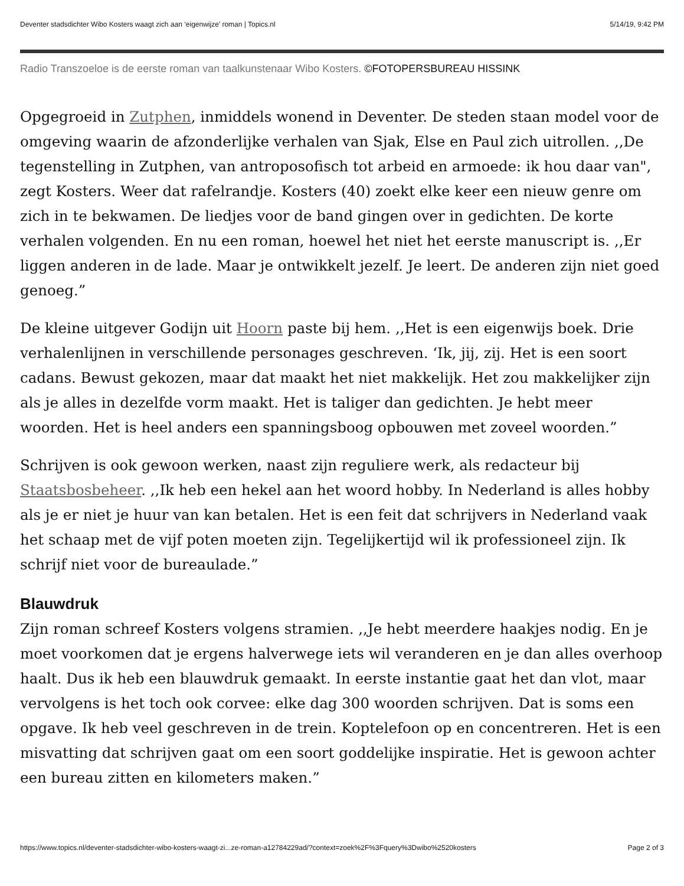Deventer stadsdichter Wibo Kosters waagt zich aan ‘eigenwijze’ roman | Topics.nl 5/14/19, 9:42 PM
Radio Transzoeloe is de eerste roman van taalkunstenaar Wibo Kosters. ©FOTOPERSBUREAU HISSINK
Opgegroeid in Zutphen, inmiddels wonend in Deventer. De steden staan model voor de omgeving waarin de afzonderlijke verhalen van Sjak, Else en Paul zich uitrollen. ,,De tegenstelling in Zutphen, van antroposofisch tot arbeid en armoede: ik hou daar van", zegt Kosters. Weer dat rafelrandje. Kosters (40) zoekt elke keer een nieuw genre om zich in te bekwamen. De liedjes voor de band gingen over in gedichten. De korte verhalen volgenden. En nu een roman, hoewel het niet het eerste manuscript is. ,,Er liggen anderen in de lade. Maar je ontwikkelt jezelf. Je leert. De anderen zijn niet goed genoeg.”
De kleine uitgever Godijn uit Hoorn paste bij hem. ,,Het is een eigenwijs boek. Drie verhalenlijnen in verschillende personages geschreven. ‘Ik, jij, zij. Het is een soort cadans. Bewust gekozen, maar dat maakt het niet makkelijk. Het zou makkelijker zijn als je alles in dezelfde vorm maakt. Het is taliger dan gedichten. Je hebt meer woorden. Het is heel anders een spanningsboog opbouwen met zoveel woorden.”
Schrijven is ook gewoon werken, naast zijn reguliere werk, als redacteur bij Staatsbosbeheer. ,,Ik heb een hekel aan het woord hobby. In Nederland is alles hobby als je er niet je huur van kan betalen. Het is een feit dat schrijvers in Nederland vaak het schaap met de vijf poten moeten zijn. Tegelijkertijd wil ik professioneel zijn. Ik schrijf niet voor de bureaulade.”
Blauwdruk
Zijn roman schreef Kosters volgens stramien. ,,Je hebt meerdere haakjes nodig. En je moet voorkomen dat je ergens halverwege iets wil veranderen en je dan alles overhoop haalt. Dus ik heb een blauwdruk gemaakt. In eerste instantie gaat het dan vlot, maar vervolgens is het toch ook corvee: elke dag 300 woorden schrijven. Dat is soms een opgave. Ik heb veel geschreven in de trein. Koptelefoon op en concentreren. Het is een misvatting dat schrijven gaat om een soort goddelijke inspiratie. Het is gewoon achter een bureau zitten en kilometers maken.”
https://www.topics.nl/deventer-stadsdichter-wibo-kosters-waagt-zi...ze-roman-a12784229ad/?context=zoek%2F%3Fquery%3Dwibo%2520kosters Page 2 of 3